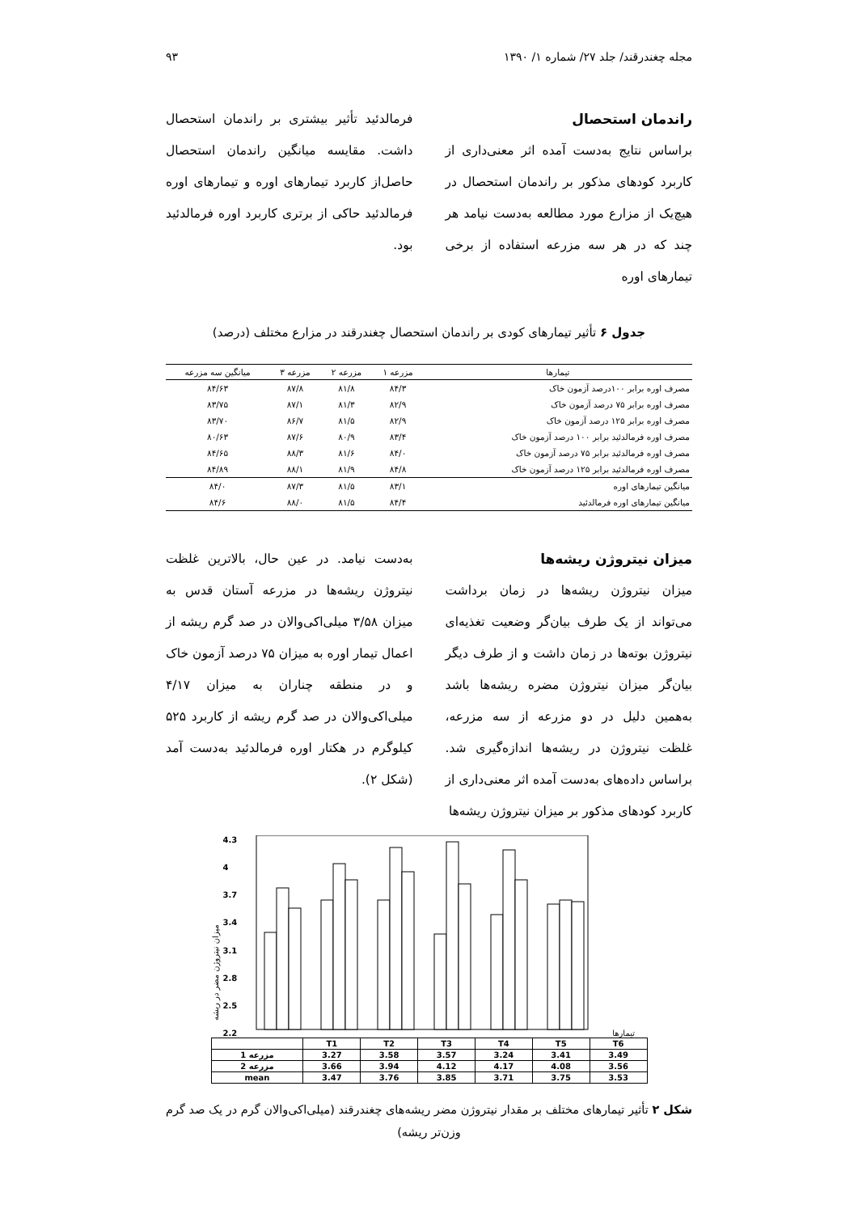مجله چغندرقند/ جلد ۲۷/ شماره ۱/ ۱۳۹۰ ۹۳
راندمان استحصال
براساس نتایج به‌دست آمده اثر معنی‌داری از کاربرد کودهای مذکور بر راندمان استحصال در هیچ‌یک از مزارع مورد مطالعه به‌دست نیامد هر چند که در هر سه مزرعه استفاده از برخی تیمارهای اوره
فرمالدئید تأثیر بیشتری بر راندمان استحصال داشت. مقایسه میانگین راندمان استحصال حاصل‌از کاربرد تیمارهای اوره و تیمارهای اوره فرمالدئید حاکی از برتری کاربرد اوره فرمالدئید بود.
جدول ۶ تأثیر تیمارهای کودی بر راندمان استحصال چغندرقند در مزارع مختلف (درصد)
| تیمارها | مزرعه ۱ | مزرعه ۲ | مزرعه ۳ | میانگین سه مزرعه |
| --- | --- | --- | --- | --- |
| مصرف اوره برابر ۱۰۰درصد آزمون خاک | ۸۴/۳ | ۸۱/۸ | ۸۷/۸ | ۸۴/۶۳ |
| مصرف اوره برابر ۷۵ درصد آزمون خاک | ۸۲/۹ | ۸۱/۳ | ۸۷/۱ | ۸۳/۷۵ |
| مصرف اوره برابر ۱۲۵ درصد آزمون خاک | ۸۲/۹ | ۸۱/۵ | ۸۶/۷ | ۸۳/۷۰ |
| مصرف اوره فرمالدئید برابر ۱۰۰ درصد آزمون خاک | ۸۳/۴ | ۸۰/۹ | ۸۷/۶ | ۸۰/۶۳ |
| مصرف اوره فرمالدئید برابر ۷۵ درصد آزمون خاک | ۸۴/۰ | ۸۱/۶ | ۸۸/۳ | ۸۴/۶۵ |
| مصرف اوره فرمالدئید برابر ۱۲۵ درصد آزمون خاک | ۸۴/۸ | ۸۱/۹ | ۸۸/۱ | ۸۴/۸۹ |
| میانگین تیمارهای اوره | ۸۳/۱ | ۸۱/۵ | ۸۷/۳ | ۸۴/۰ |
| میانگین تیمارهای اوره فرمالدئید | ۸۴/۴ | ۸۱/۵ | ۸۸/۰ | ۸۴/۶ |
میزان نیتروژن ریشه‌ها
میزان نیتروژن ریشه‌ها در زمان برداشت می‌تواند از یک طرف بیان‌گر وضعیت تغذیه‌ای نیتروژن بوته‌ها در زمان داشت و از طرف دیگر بیان‌گر میزان نیتروژن مضره ریشه‌ها باشد به‌همین دلیل در دو مزرعه از سه مزرعه، غلظت نیتروژن در ریشه‌ها اندازه‌گیری شد. براساس داده‌های به‌دست آمده اثر معنی‌داری از کاربرد کودهای مذکور بر میزان نیتروژن ریشه‌ها
به‌دست نیامد. در عین حال، بالاترین غلظت نیتروژن ریشه‌ها در مزرعه آستان قدس به میزان ۳/۵۸ میلی‌اکی‌والان در صد گرم ریشه از اعمال تیمار اوره به میزان ۷۵ درصد آزمون خاک و در منطقه چناران به میزان ۴/۱۷ میلی‌اکی‌والان در صد گرم ریشه از کاربرد ۵۲۵ کیلوگرم در هکتار اوره فرمالدئید به‌دست آمد (شکل ۲).
میزان نیتروژن مضر در ریشه
4.3
4
3.7
3.4
3.1
2.8
2.5
2.2
تیمارها
| | T1 | T2 | T3 | T4 | T5 | T6 |
| مزرعه 1 | 3.27 | 3.58 | 3.57 | 3.24 | 3.41 | 3.49 |
| مزرعه 2 | 3.66 | 3.94 | 4.12 | 4.17 | 4.08 | 3.56 |
| mean | 3.47 | 3.76 | 3.85 | 3.71 | 3.75 | 3.53 |
شکل ۲ تأثیر تیمارهای مختلف بر مقدار نیتروژن مضر ریشه‌های چغندرقند (میلی‌اکی‌والان گرم در یک صد گرم وزن‌تر ریشه)